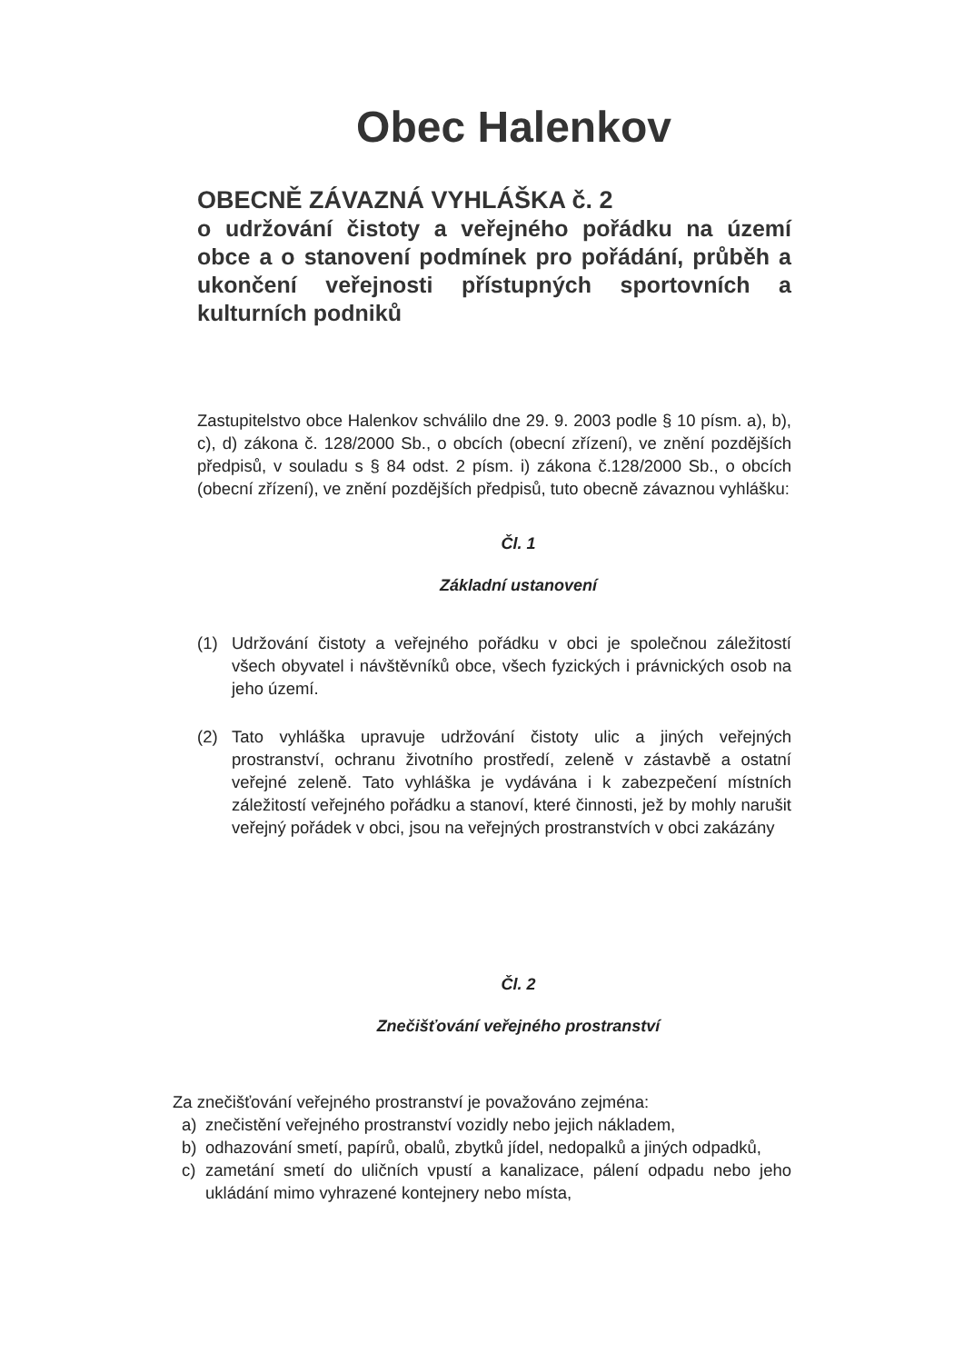Obec Halenkov
OBECNĚ ZÁVAZNÁ VYHLÁŠKA č. 2
o udržování čistoty a veřejného pořádku na území obce a o stanovení podmínek pro pořádání, průběh a ukončení veřejnosti přístupných sportovních a kulturních podniků
Zastupitelstvo obce Halenkov schválilo dne 29. 9. 2003 podle § 10 písm. a), b), c), d) zákona č. 128/2000 Sb., o obcích (obecní zřízení), ve znění pozdějších předpisů, v souladu s § 84 odst. 2 písm. i) zákona č.128/2000 Sb., o obcích (obecní zřízení), ve znění pozdějších předpisů, tuto obecně závaznou vyhlášku:
Čl. 1
Základní ustanovení
(1) Udržování čistoty a veřejného pořádku v obci je společnou záležitostí všech obyvatel i návštěvníků obce, všech fyzických i právnických osob na jeho území.
(2) Tato vyhláška upravuje udržování čistoty ulic a jiných veřejných prostranství, ochranu životního prostředí, zeleně v zástavbě a ostatní veřejné zeleně. Tato vyhláška je vydávána i k zabezpečení místních záležitostí veřejného pořádku a stanoví, které činnosti, jež by mohly narušit veřejný pořádek v obci, jsou na veřejných prostranstvích v obci zakázány
Čl. 2
Znečišťování veřejného prostranství
Za znečišťování veřejného prostranství je považováno zejména:
a) znečistění veřejného prostranství vozidly nebo jejich nákladem,
b) odhazování smetí, papírů, obalů, zbytků jídel, nedopalků a jiných odpadků,
c) zametání smetí do uličních vpustí a kanalizace, pálení odpadu nebo jeho ukládání mimo vyhrazené kontejnery nebo místa,